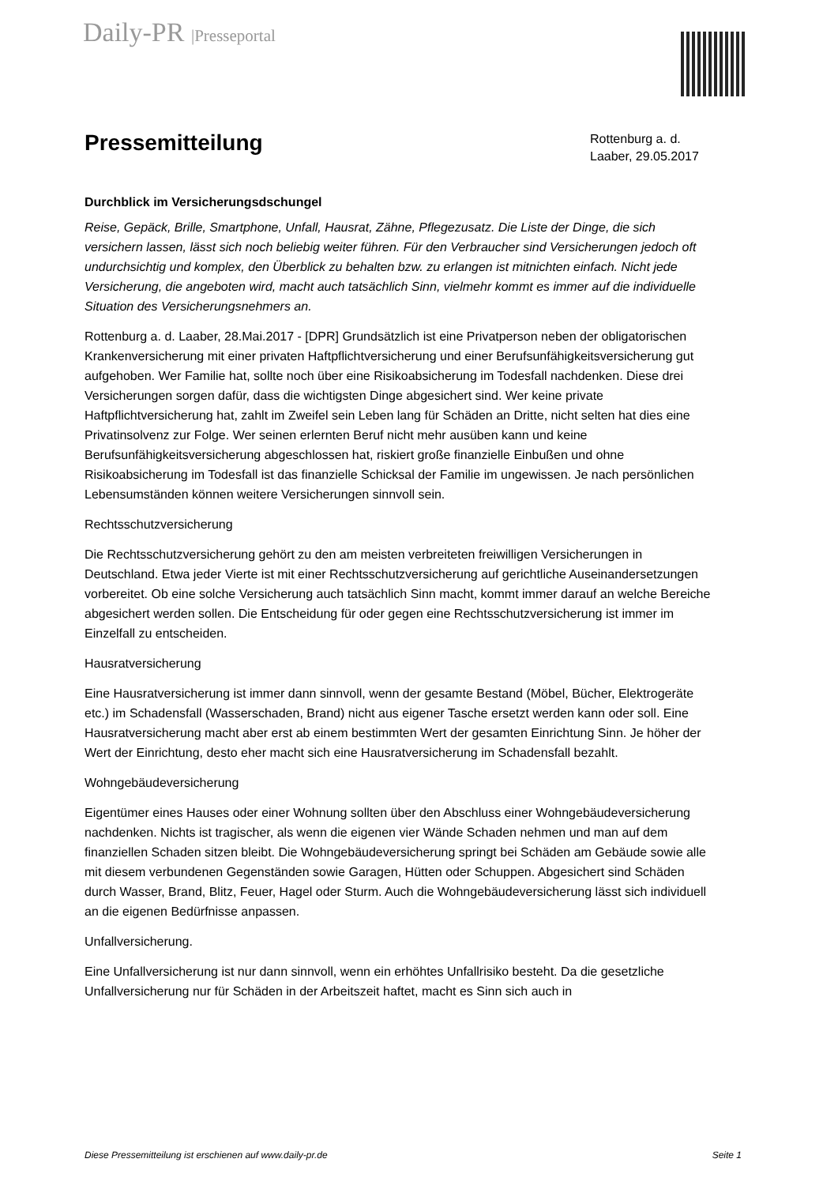Daily-PR |Presseportal
Pressemitteilung
Rottenburg a. d. Laaber, 29.05.2017
Durchblick im Versicherungsdschungel
Reise, Gepäck, Brille, Smartphone, Unfall, Hausrat, Zähne, Pflegezusatz. Die Liste der Dinge, die sich versichern lassen, lässt sich noch beliebig weiter führen. Für den Verbraucher sind Versicherungen jedoch oft undurchsichtig und komplex, den Überblick zu behalten bzw. zu erlangen ist mitnichten einfach. Nicht jede Versicherung, die angeboten wird, macht auch tatsächlich Sinn, vielmehr kommt es immer auf die individuelle Situation des Versicherungsnehmers an.
Rottenburg a. d. Laaber, 28.Mai.2017 - [DPR] Grundsätzlich ist eine Privatperson neben der obligatorischen Krankenversicherung mit einer privaten Haftpflichtversicherung und einer Berufsunfähigkeitsversicherung gut aufgehoben. Wer Familie hat, sollte noch über eine Risikoabsicherung im Todesfall nachdenken. Diese drei Versicherungen sorgen dafür, dass die wichtigsten Dinge abgesichert sind. Wer keine private Haftpflichtversicherung hat, zahlt im Zweifel sein Leben lang für Schäden an Dritte, nicht selten hat dies eine Privatinsolvenz zur Folge. Wer seinen erlernten Beruf nicht mehr ausüben kann und keine Berufsunfähigkeitsversicherung abgeschlossen hat, riskiert große finanzielle Einbußen und ohne Risikoabsicherung im Todesfall ist das finanzielle Schicksal der Familie im ungewissen. Je nach persönlichen Lebensumständen können weitere Versicherungen sinnvoll sein.
Rechtsschutzversicherung
Die Rechtsschutzversicherung gehört zu den am meisten verbreiteten freiwilligen Versicherungen in Deutschland. Etwa jeder Vierte ist mit einer Rechtsschutzversicherung auf gerichtliche Auseinandersetzungen vorbereitet. Ob eine solche Versicherung auch tatsächlich Sinn macht, kommt immer darauf an welche Bereiche abgesichert werden sollen. Die Entscheidung für oder gegen eine Rechtsschutzversicherung ist immer im Einzelfall zu entscheiden.
Hausratversicherung
Eine Hausratversicherung ist immer dann sinnvoll, wenn der gesamte Bestand (Möbel, Bücher, Elektrogeräte etc.) im Schadensfall (Wasserschaden, Brand) nicht aus eigener Tasche ersetzt werden kann oder soll. Eine Hausratversicherung macht aber erst ab einem bestimmten Wert der gesamten Einrichtung Sinn. Je höher der Wert der Einrichtung, desto eher macht sich eine Hausratversicherung im Schadensfall bezahlt.
Wohngebäudeversicherung
Eigentümer eines Hauses oder einer Wohnung sollten über den Abschluss einer Wohngebäudeversicherung nachdenken. Nichts ist tragischer, als wenn die eigenen vier Wände Schaden nehmen und man auf dem finanziellen Schaden sitzen bleibt. Die Wohngebäudeversicherung springt bei Schäden am Gebäude sowie alle mit diesem verbundenen Gegenständen sowie Garagen, Hütten oder Schuppen. Abgesichert sind Schäden durch Wasser, Brand, Blitz, Feuer, Hagel oder Sturm. Auch die Wohngebäudeversicherung lässt sich individuell an die eigenen Bedürfnisse anpassen.
Unfallversicherung.
Eine Unfallversicherung ist nur dann sinnvoll, wenn ein erhöhtes Unfallrisiko besteht. Da die gesetzliche Unfallversicherung nur für Schäden in der Arbeitszeit haftet, macht es Sinn sich auch in
Diese Pressemitteilung ist erschienen auf www.daily-pr.de Seite 1